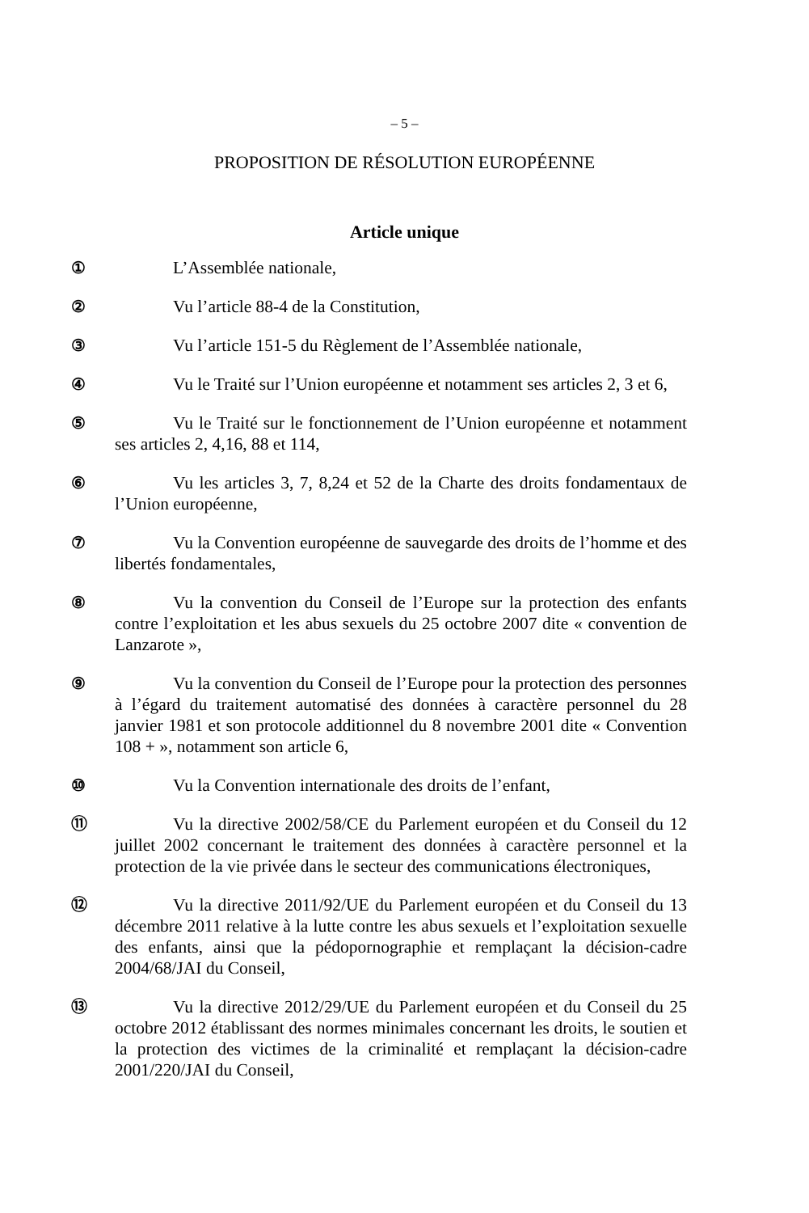– 5 –
PROPOSITION DE RÉSOLUTION EUROPÉENNE
Article unique
① L’Assemblée nationale,
② Vu l’article 88-4 de la Constitution,
③ Vu l’article 151-5 du Règlement de l’Assemblée nationale,
④ Vu le Traité sur l’Union européenne et notamment ses articles 2, 3 et 6,
⑤ Vu le Traité sur le fonctionnement de l’Union européenne et notamment ses articles 2, 4,16, 88 et 114,
⑥ Vu les articles 3, 7, 8,24 et 52 de la Charte des droits fondamentaux de l’Union européenne,
⑦ Vu la Convention européenne de sauvegarde des droits de l’homme et des libertés fondamentales,
⑧ Vu la convention du Conseil de l’Europe sur la protection des enfants contre l’exploitation et les abus sexuels du 25 octobre 2007 dite « convention de Lanzarote »,
⑨ Vu la convention du Conseil de l’Europe pour la protection des personnes à l’égard du traitement automatisé des données à caractère personnel du 28 janvier 1981 et son protocole additionnel du 8 novembre 2001 dite « Convention 108 + », notamment son article 6,
⑩ Vu la Convention internationale des droits de l’enfant,
⑪ Vu la directive 2002/58/CE du Parlement européen et du Conseil du 12 juillet 2002 concernant le traitement des données à caractère personnel et la protection de la vie privée dans le secteur des communications électroniques,
⑫ Vu la directive 2011/92/UE du Parlement européen et du Conseil du 13 décembre 2011 relative à la lutte contre les abus sexuels et l’exploitation sexuelle des enfants, ainsi que la pédopornographie et remplaçant la décision-cadre 2004/68/JAI du Conseil,
⑬ Vu la directive 2012/29/UE du Parlement européen et du Conseil du 25 octobre 2012 établissant des normes minimales concernant les droits, le soutien et la protection des victimes de la criminalité et remplaçant la décision-cadre 2001/220/JAI du Conseil,